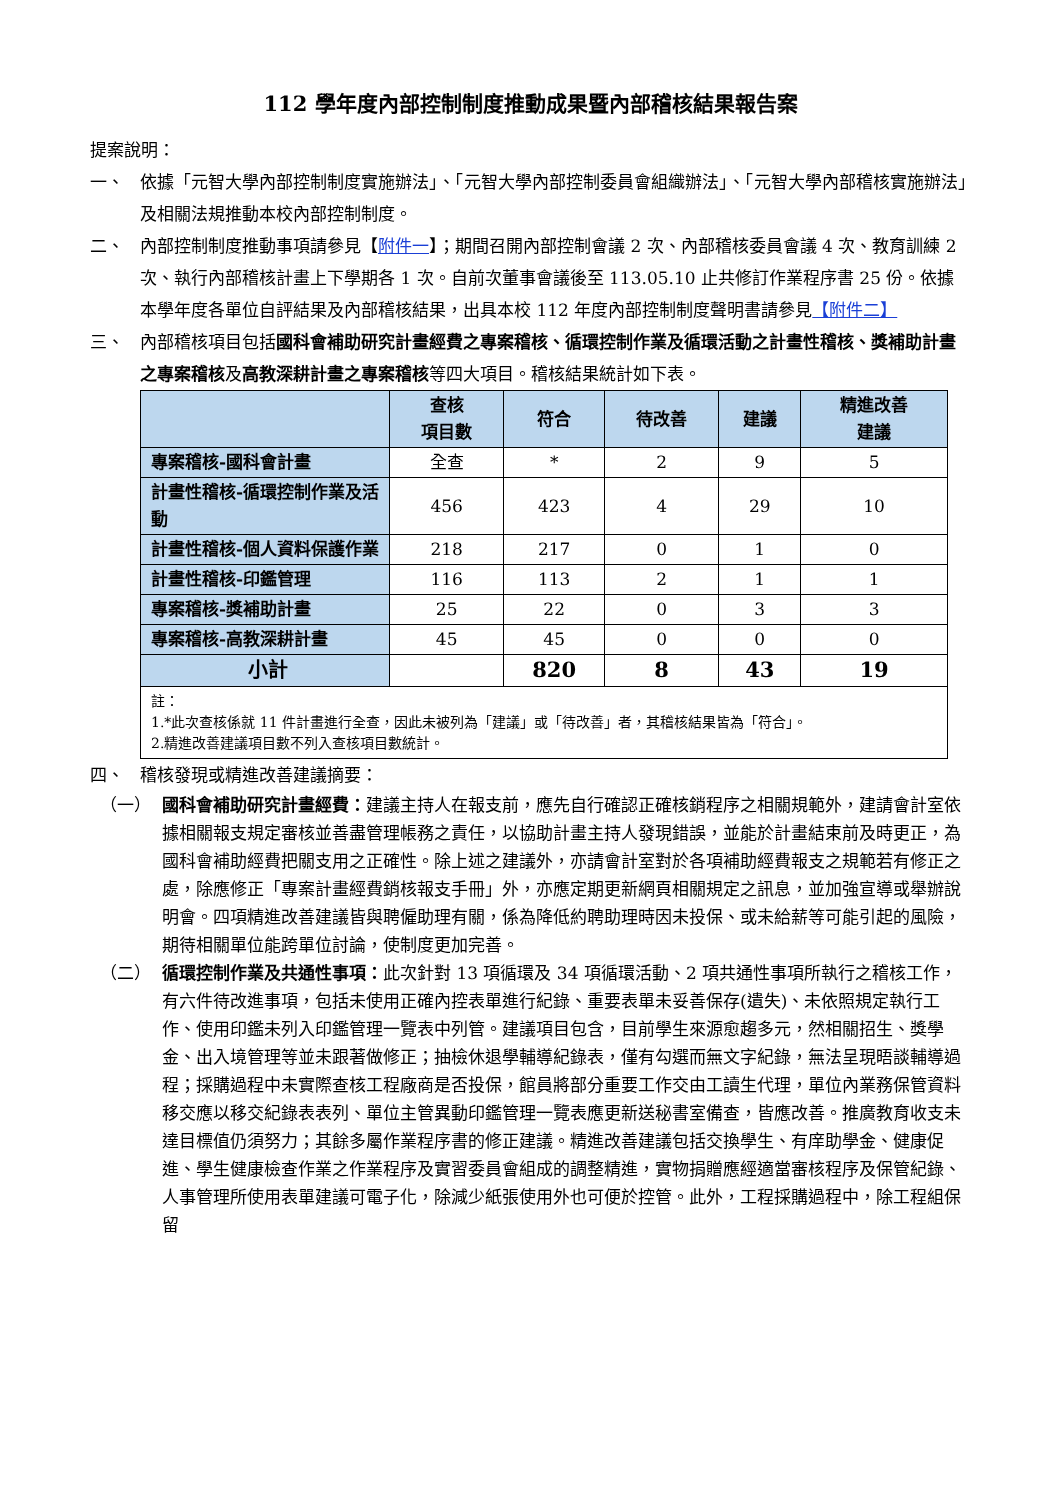112 學年度內部控制制度推動成果暨內部稽核結果報告案
提案說明：
一、 依據「元智大學內部控制制度實施辦法」、「元智大學內部控制委員會組織辦法」、「元智大學內部稽核實施辦法」及相關法規推動本校內部控制制度。
二、 內部控制制度推動事項請參見【附件一】；期間召開內部控制會議 2 次、內部稽核委員會議 4 次、教育訓練 2 次、執行內部稽核計畫上下學期各 1 次。自前次董事會議後至 113.05.10 止共修訂作業程序書 25 份。依據本學年度各單位自評結果及內部稽核結果，出具本校 112 年度內部控制制度聲明書請參見【附件二】
三、 內部稽核項目包括國科會補助研究計畫經費之專案稽核、循環控制作業及循環活動之計畫性稽核、獎補助計畫之專案稽核及高教深耕計畫之專案稽核等四大項目。稽核結果統計如下表。
| | 查核 項目數 | 符合 | 待改善 | 建議 | 精進改善 建議 |
| --- | --- | --- | --- | --- | --- |
| 專案稽核-國科會計畫 | 全查 | * | 2 | 9 | 5 |
| 計畫性稽核-循環控制作業及活動 | 456 | 423 | 4 | 29 | 10 |
| 計畫性稽核-個人資料保護作業 | 218 | 217 | 0 | 1 | 0 |
| 計畫性稽核-印鑑管理 | 116 | 113 | 2 | 1 | 1 |
| 專案稽核-獎補助計畫 | 25 | 22 | 0 | 3 | 3 |
| 專案稽核-高教深耕計畫 | 45 | 45 | 0 | 0 | 0 |
| 小計 | | 820 | 8 | 43 | 19 |
| 註： 1.*此次查核係就 11 件計畫進行全查，因此未被列為「建議」或「待改善」者，其稽核結果皆為「符合」。 2.精進改善建議項目數不列入查核項目數統計。 | | | | | |
四、 稽核發現或精進改善建議摘要：
（一） 國科會補助研究計畫經費：建議主持人在報支前，應先自行確認正確核銷程序之相關規範外，建請會計室依據相關報支規定審核並善盡管理帳務之責任，以協助計畫主持人發現錯誤，並能於計畫結束前及時更正，為國科會補助經費把關支用之正確性。除上述之建議外，亦請會計室對於各項補助經費報支之規範若有修正之處，除應修正「專案計畫經費銷核報支手冊」外，亦應定期更新網頁相關規定之訊息，並加強宣導或舉辦說明會。四項精進改善建議皆與聘僱助理有關，係為降低約聘助理時因未投保、或未給薪等可能引起的風險，期待相關單位能跨單位討論，使制度更加完善。
（二） 循環控制作業及共通性事項：此次針對 13 項循環及 34 項循環活動、2 項共通性事項所執行之稽核工作，有六件待改進事項，包括未使用正確內控表單進行紀錄、重要表單未妥善保存(遺失)、未依照規定執行工作、使用印鑑未列入印鑑管理一覽表中列管。建議項目包含，目前學生來源愈趨多元，然相關招生、獎學金、出入境管理等並未跟著做修正；抽檢休退學輔導紀錄表，僅有勾選而無文字紀錄，無法呈現晤談輔導過程；採購過程中未實際查核工程廠商是否投保，館員將部分重要工作交由工讀生代理，單位內業務保管資料移交應以移交紀錄表表列、單位主管異動印鑑管理一覽表應更新送秘書室備查，皆應改善。推廣教育收支未達目標值仍須努力；其餘多屬作業程序書的修正建議。精進改善建議包括交換學生、有庠助學金、健康促進、學生健康檢查作業之作業程序及實習委員會組成的調整精進，實物捐贈應經適當審核程序及保管紀錄、人事管理所使用表單建議可電子化，除減少紙張使用外也可便於控管。此外，工程採購過程中，除工程組保留